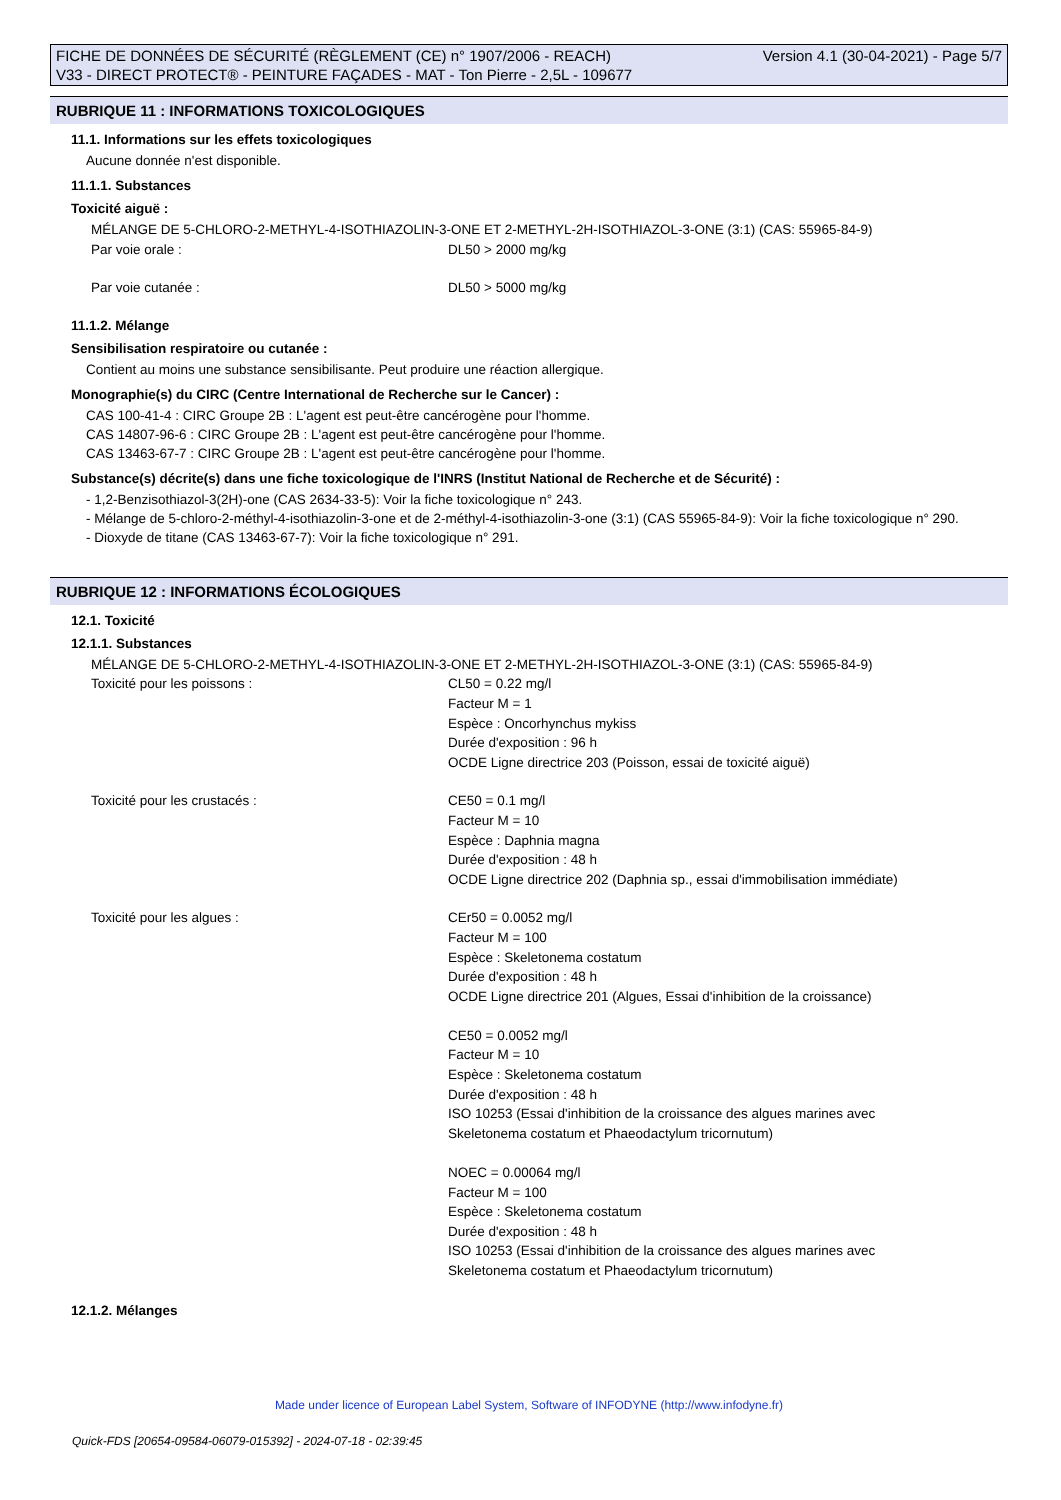FICHE DE DONNÉES DE SÉCURITÉ (RÈGLEMENT (CE) n° 1907/2006 - REACH)
V33 - DIRECT PROTECT® - PEINTURE FAÇADES - MAT - Ton Pierre - 2,5L - 109677
Version 4.1 (30-04-2021) - Page 5/7
RUBRIQUE 11 : INFORMATIONS TOXICOLOGIQUES
11.1. Informations sur les effets toxicologiques
Aucune donnée n'est disponible.
11.1.1. Substances
Toxicité aiguë :
MÉLANGE DE 5-CHLORO-2-METHYL-4-ISOTHIAZOLIN-3-ONE ET 2-METHYL-2H-ISOTHIAZOL-3-ONE (3:1) (CAS: 55965-84-9)
Par voie orale : DL50 > 2000 mg/kg
Par voie cutanée : DL50 > 5000 mg/kg
11.1.2. Mélange
Sensibilisation respiratoire ou cutanée :
Contient au moins une substance sensibilisante. Peut produire une réaction allergique.
Monographie(s) du CIRC (Centre International de Recherche sur le Cancer) :
CAS 100-41-4 : CIRC Groupe 2B : L'agent est peut-être cancérogène pour l'homme.
CAS 14807-96-6 : CIRC Groupe 2B : L'agent est peut-être cancérogène pour l'homme.
CAS 13463-67-7 : CIRC Groupe 2B : L'agent est peut-être cancérogène pour l'homme.
Substance(s) décrite(s) dans une fiche toxicologique de l'INRS (Institut National de Recherche et de Sécurité) :
- 1,2-Benzisothiazol-3(2H)-one (CAS 2634-33-5): Voir la fiche toxicologique n° 243.
- Mélange de 5-chloro-2-méthyl-4-isothiazolin-3-one et de 2-méthyl-4-isothiazolin-3-one (3:1) (CAS 55965-84-9): Voir la fiche toxicologique n° 290.
- Dioxyde de titane (CAS 13463-67-7): Voir la fiche toxicologique n° 291.
RUBRIQUE 12 : INFORMATIONS ÉCOLOGIQUES
12.1. Toxicité
12.1.1. Substances
MÉLANGE DE 5-CHLORO-2-METHYL-4-ISOTHIAZOLIN-3-ONE ET 2-METHYL-2H-ISOTHIAZOL-3-ONE (3:1) (CAS: 55965-84-9)
Toxicité pour les poissons : CL50 = 0.22 mg/l
Facteur M = 1
Espèce : Oncorhynchus mykiss
Durée d'exposition : 96 h
OCDE Ligne directrice 203 (Poisson, essai de toxicité aiguë)
Toxicité pour les crustacés : CE50 = 0.1 mg/l
Facteur M = 10
Espèce : Daphnia magna
Durée d'exposition : 48 h
OCDE Ligne directrice 202 (Daphnia sp., essai d'immobilisation immédiate)
Toxicité pour les algues : CEr50 = 0.0052 mg/l
Facteur M = 100
Espèce : Skeletonema costatum
Durée d'exposition : 48 h
OCDE Ligne directrice 201 (Algues, Essai d'inhibition de la croissance)
CE50 = 0.0052 mg/l
Facteur M = 10
Espèce : Skeletonema costatum
Durée d'exposition : 48 h
ISO 10253 (Essai d'inhibition de la croissance des algues marines avec
Skeletonema costatum et Phaeodactylum tricornutum)
NOEC = 0.00064 mg/l
Facteur M = 100
Espèce : Skeletonema costatum
Durée d'exposition : 48 h
ISO 10253 (Essai d'inhibition de la croissance des algues marines avec
Skeletonema costatum et Phaeodactylum tricornutum)
12.1.2. Mélanges
Made under licence of European Label System, Software of INFODYNE (http://www.infodyne.fr)
Quick-FDS [20654-09584-06079-015392] - 2024-07-18 - 02:39:45